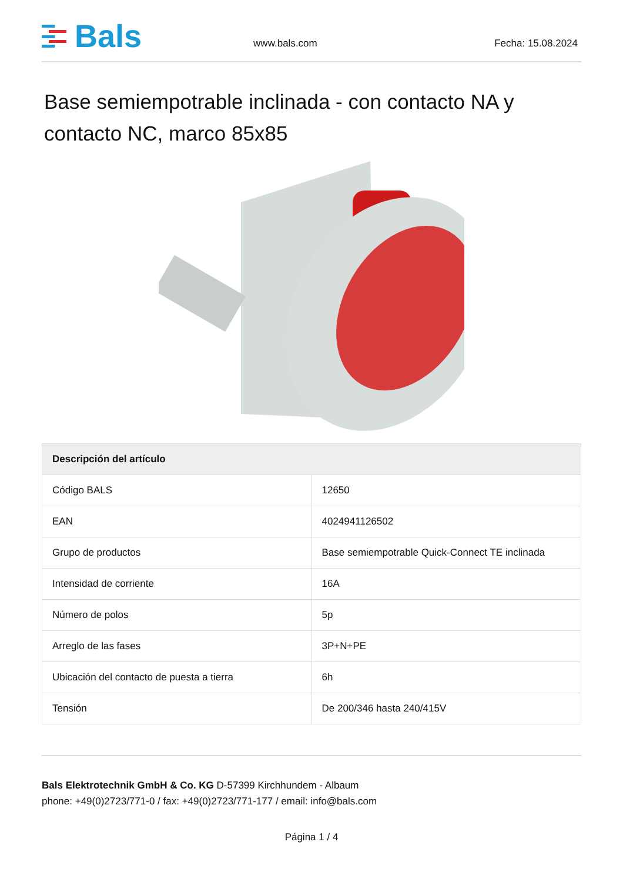Bals
www.bals.com
Fecha: 15.08.2024
Base semiempotrable inclinada - con contacto NA y contacto NC, marco 85x85
| Descripción del artículo | |
| --- | --- |
| Código BALS | 12650 |
| EAN | 4024941126502 |
| Grupo de productos | Base semiempotrable Quick-Connect TE inclinada |
| Intensidad de corriente | 16A |
| Número de polos | 5p |
| Arreglo de las fases | 3P+N+PE |
| Ubicación del contacto de puesta a tierra | 6h |
| Tensión | De 200/346 hasta 240/415V |
Bals Elektrotechnik GmbH & Co. KG D-57399 Kirchhundem - Albaum
phone: +49(0)2723/771-0 / fax: +49(0)2723/771-177 / email: info@bals.com
Página 1 / 4